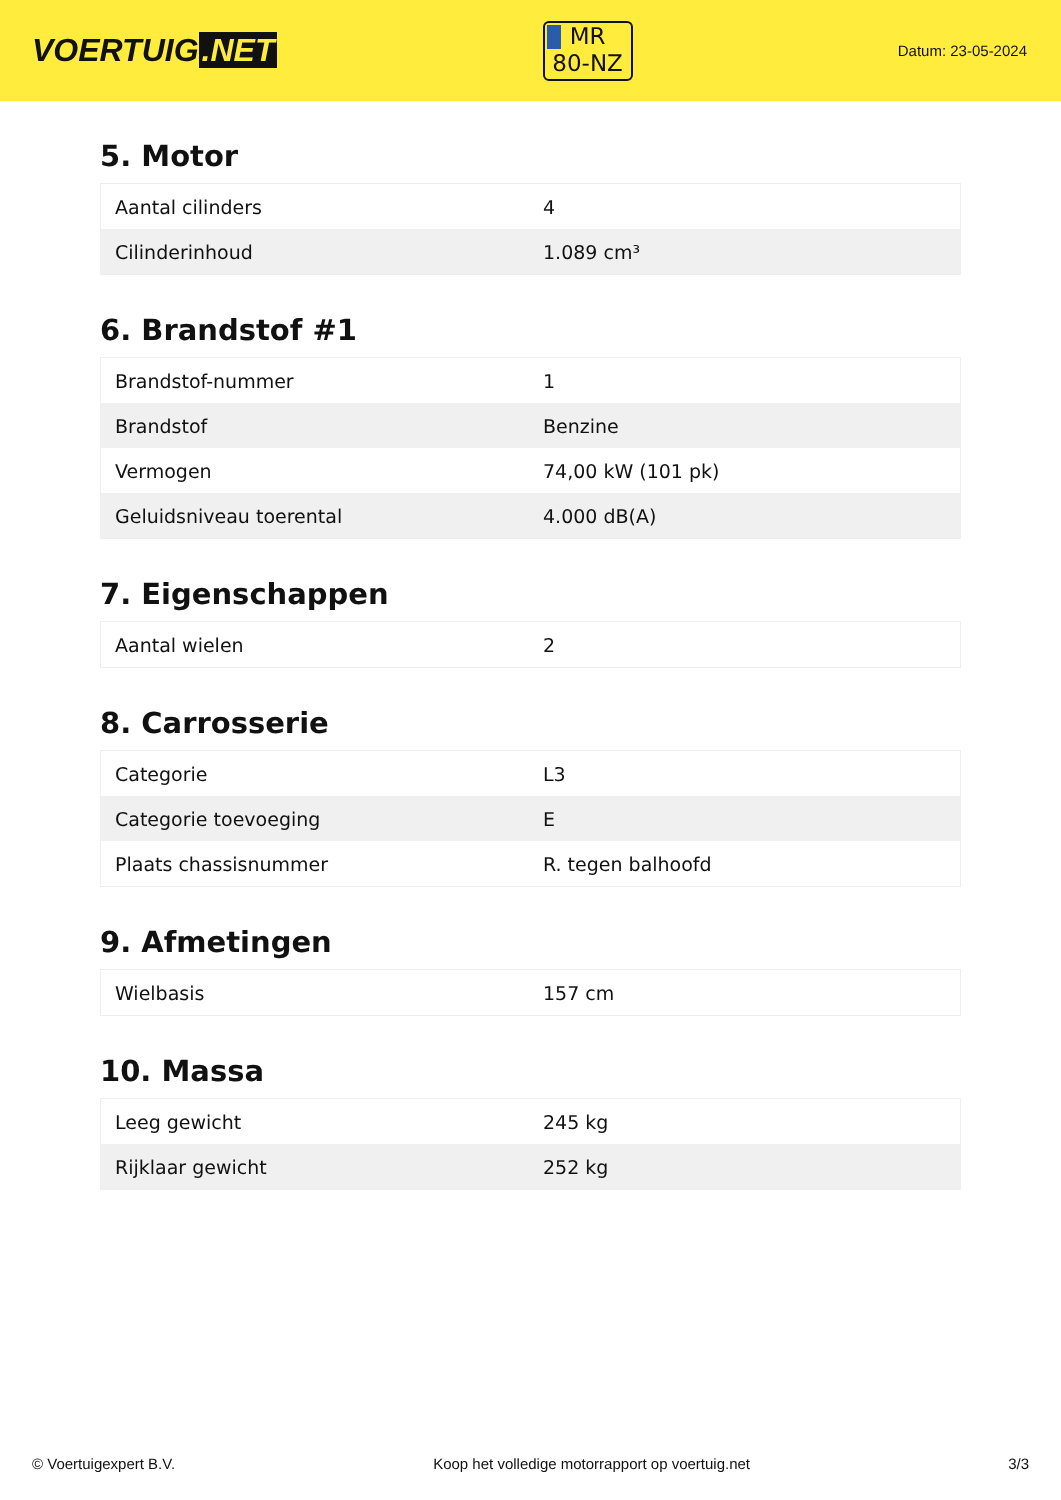VOERTUIG.NET
MR
80-NZ
Datum: 23-05-2024
5. Motor
| Aantal cilinders | 4 |
| Cilinderinhoud | 1.089 cm³ |
6. Brandstof #1
| Brandstof-nummer | 1 |
| Brandstof | Benzine |
| Vermogen | 74,00 kW (101 pk) |
| Geluidsniveau toerental | 4.000 dB(A) |
7. Eigenschappen
| Aantal wielen | 2 |
8. Carrosserie
| Categorie | L3 |
| Categorie toevoeging | E |
| Plaats chassisnummer | R. tegen balhoofd |
9. Afmetingen
| Wielbasis | 157 cm |
10. Massa
| Leeg gewicht | 245 kg |
| Rijklaar gewicht | 252 kg |
© Voertuigexpert B.V. Koop het volledige motorrapport op voertuig.net 3/3